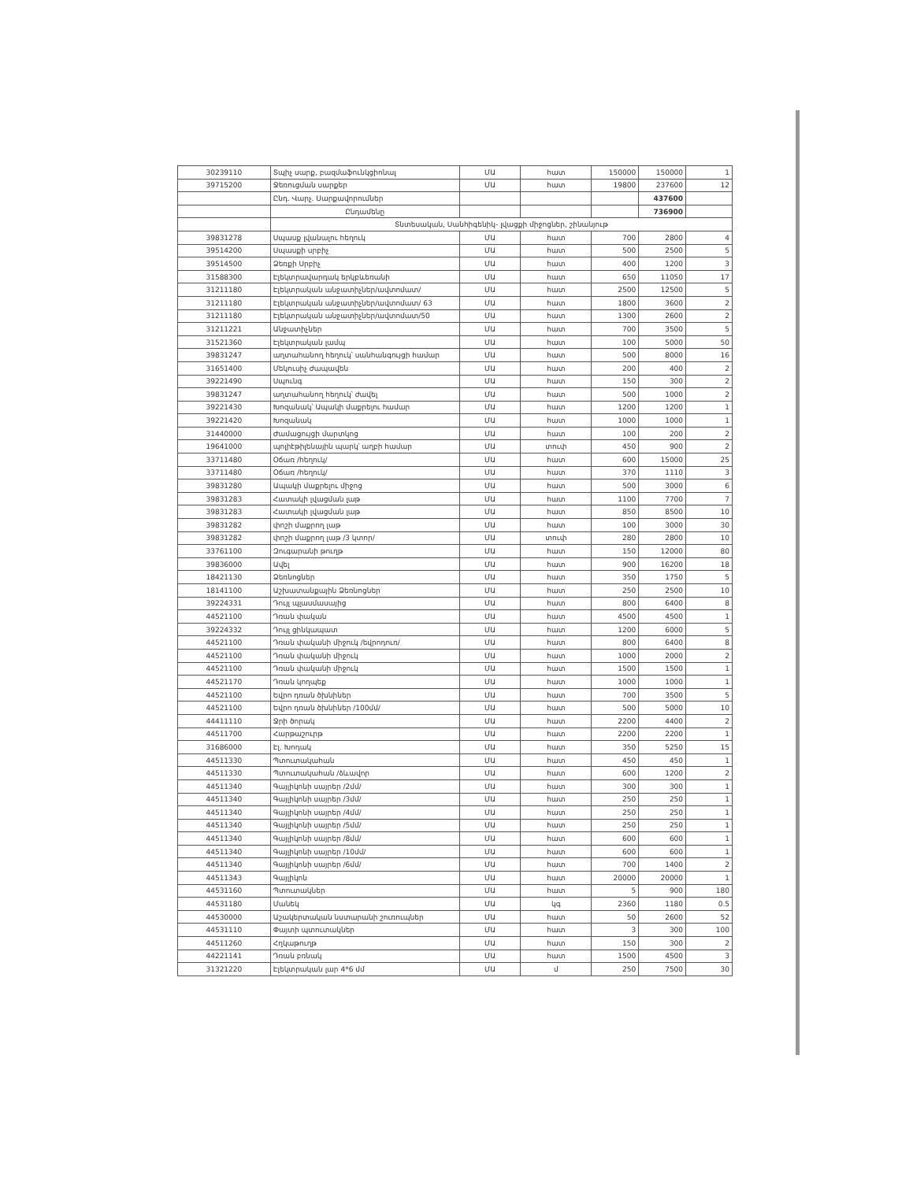| 30239110 | Տպիչ սարք, բազմաֆունկցիոնալ | ՄԱ | հատ | 150000 | 150000 | 1 |
| 39715200 | Ջեռուցման սարքեր | ՄԱ | հատ | 19800 | 237600 | 12 |
| | Ընդ. Վարչ. Սարքավորումներ | | | | 437600 | |
| | Ընդամենը | | | | 736900 | |
| | Տնտեսական, Սանհիգենիկ- լվացքի միջոցներ, շինանյութ | | | | | |
| 39831278 | Սպասք լվանալու հեղուկ | ՄԱ | հատ | 700 | 2800 | 4 |
| 39514200 | Սպասքի սրբիչ | ՄԱ | հատ | 500 | 2500 | 5 |
| 39514500 | Ձեռքի Սրբիչ | ՄԱ | հատ | 400 | 1200 | 3 |
| 31588300 | Էլեկտրավարդակ երկբևեռանի | ՄԱ | հատ | 650 | 11050 | 17 |
| 31211180 | Էլեկտրական անջատիչներ/ավտոմատ/ | ՄԱ | հատ | 2500 | 12500 | 5 |
| 31211180 | Էլեկտրական անջատիչներ/ավտոմատ/ 63 | ՄԱ | հատ | 1800 | 3600 | 2 |
| 31211180 | Էլեկտրական անջատիչներ/ավտոմատ/50 | ՄԱ | հատ | 1300 | 2600 | 2 |
| 31211221 | Անջատիչներ | ՄԱ | հատ | 700 | 3500 | 5 |
| 31521360 | Էլեկտրական լամպ | ՄԱ | հատ | 100 | 5000 | 50 |
| 39831247 | աղտահանող հեղուկ՝ սանհանգույցի համար | ՄԱ | հատ | 500 | 8000 | 16 |
| 31651400 | Մեկուսիչ ժապավեն | ՄԱ | հատ | 200 | 400 | 2 |
| 39221490 | Սպունգ | ՄԱ | հատ | 150 | 300 | 2 |
| 39831247 | աղտահանող հեղուկ՝ ժավել | ՄԱ | հատ | 500 | 1000 | 2 |
| 39221430 | Խոզանակ՝ Ապակի մաքրելու համար | ՄԱ | հատ | 1200 | 1200 | 1 |
| 39221420 | Խոզանակ | ՄԱ | հատ | 1000 | 1000 | 1 |
| 31440000 | Ժամացույցի մարտկոց | ՄԱ | հատ | 100 | 200 | 2 |
| 19641000 | պոլիէթիլենային պարկ՝ աղբի համար | ՄԱ | տուփ | 450 | 900 | 2 |
| 33711480 | Օճառ /հեղուկ/ | ՄԱ | հատ | 600 | 15000 | 25 |
| 33711480 | Օճառ /հեղուկ/ | ՄԱ | հատ | 370 | 1110 | 3 |
| 39831280 | Ապակի մաքրելու միջոց | ՄԱ | հատ | 500 | 3000 | 6 |
| 39831283 | Հատակի լվացման լաթ | ՄԱ | հատ | 1100 | 7700 | 7 |
| 39831283 | Հատակի լվացման լաթ | ՄԱ | հատ | 850 | 8500 | 10 |
| 39831282 | փոշի մաքրող լաթ | ՄԱ | հատ | 100 | 3000 | 30 |
| 39831282 | փոշի մաքրող լաթ /3 կտոր/ | ՄԱ | տուփ | 280 | 2800 | 10 |
| 33761100 | Զուգարանի թուղթ | ՄԱ | հատ | 150 | 12000 | 80 |
| 39836000 | Ավել | ՄԱ | հատ | 900 | 16200 | 18 |
| 18421130 | Ձեռնոցներ | ՄԱ | հատ | 350 | 1750 | 5 |
| 18141100 | Աշխատանքային Ձեռնոցներ | ՄԱ | հատ | 250 | 2500 | 10 |
| 39224331 | Դույլ պլասմասայից | ՄԱ | հատ | 800 | 6400 | 8 |
| 44521100 | Դռան փական | ՄԱ | հատ | 4500 | 4500 | 1 |
| 39224332 | Դույլ ցինկապատ | ՄԱ | հատ | 1200 | 6000 | 5 |
| 44521100 | Դռան փականի միջուկ /եվրոդուռ/ | ՄԱ | հատ | 800 | 6400 | 8 |
| 44521100 | Դռան փականի միջուկ | ՄԱ | հատ | 1000 | 2000 | 2 |
| 44521100 | Դռան փականի միջուկ | ՄԱ | հատ | 1500 | 1500 | 1 |
| 44521170 | Դռան կողպեք | ՄԱ | հատ | 1000 | 1000 | 1 |
| 44521100 | Եվրո դռան ծխնիներ | ՄԱ | հատ | 700 | 3500 | 5 |
| 44521100 | Եվրո դռան ծխնիներ /100մմ/ | ՄԱ | հատ | 500 | 5000 | 10 |
| 44411110 | Ջրի ծորակ | ՄԱ | հատ | 2200 | 4400 | 2 |
| 44511700 | Հարթաշուրթ | ՄԱ | հատ | 2200 | 2200 | 1 |
| 31686000 | Էլ. Խոդակ | ՄԱ | հատ | 350 | 5250 | 15 |
| 44511330 | Պտուտակահան | ՄԱ | հատ | 450 | 450 | 1 |
| 44511330 | Պտուտակահան /ձևավոր | ՄԱ | հատ | 600 | 1200 | 2 |
| 44511340 | Գայլիկոնի սայրեր /2մմ/ | ՄԱ | հատ | 300 | 300 | 1 |
| 44511340 | Գայլիկոնի սայրեր /3մմ/ | ՄԱ | հատ | 250 | 250 | 1 |
| 44511340 | Գայլիկոնի սայրեր /4մմ/ | ՄԱ | հատ | 250 | 250 | 1 |
| 44511340 | Գայլիկոնի սայրեր /5մմ/ | ՄԱ | հատ | 250 | 250 | 1 |
| 44511340 | Գայլիկոնի սայրեր /8մմ/ | ՄԱ | հատ | 600 | 600 | 1 |
| 44511340 | Գայլիկոնի սայրեր /10մմ/ | ՄԱ | հատ | 600 | 600 | 1 |
| 44511340 | Գայլիկոնի սայրեր /6մմ/ | ՄԱ | հատ | 700 | 1400 | 2 |
| 44511343 | Գայլիկոն | ՄԱ | հատ | 20000 | 20000 | 1 |
| 44531160 | Պտուտակներ | ՄԱ | հատ | 5 | 900 | 180 |
| 44531180 | Մանեկ | ՄԱ | կգ | 2360 | 1180 | 0.5 |
| 44530000 | Աշակերտական նստարանի շուռուպներ | ՄԱ | հատ | 50 | 2600 | 52 |
| 44531110 | Փայտի պտուտակներ | ՄԱ | հատ | 3 | 300 | 100 |
| 44511260 | Հղկաթուղթ | ՄԱ | հատ | 150 | 300 | 2 |
| 44221141 | Դռան բռնակ | ՄԱ | հատ | 1500 | 4500 | 3 |
| 31321220 | Էլեկտրական լար 4*6 մմ | ՄԱ | մ | 250 | 7500 | 30 |